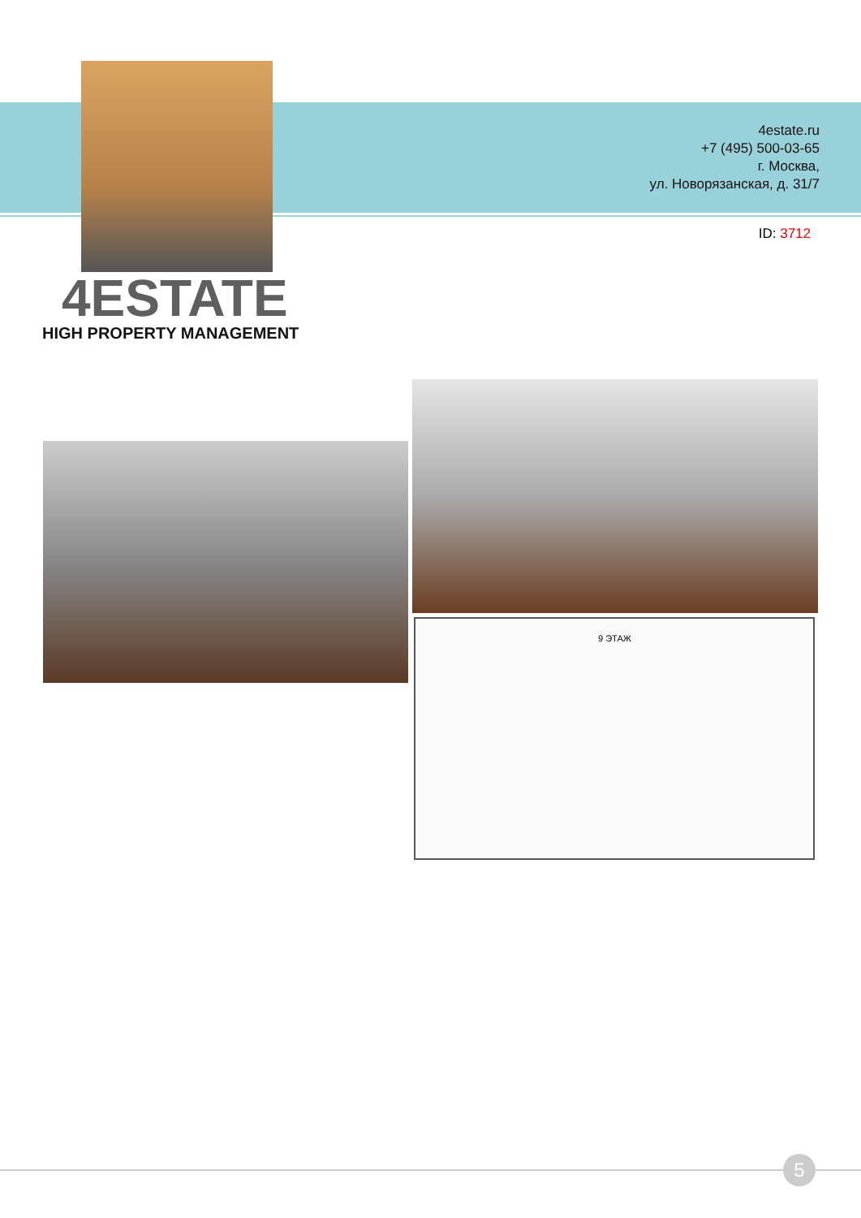4estate.ru
+7 (495) 500-03-65
г. Москва,
ул. Новорязанская, д. 31/7
ID: 3712
4ESTATE
HIGH PROPERTY MANAGEMENT
9 ЭТАЖ
5